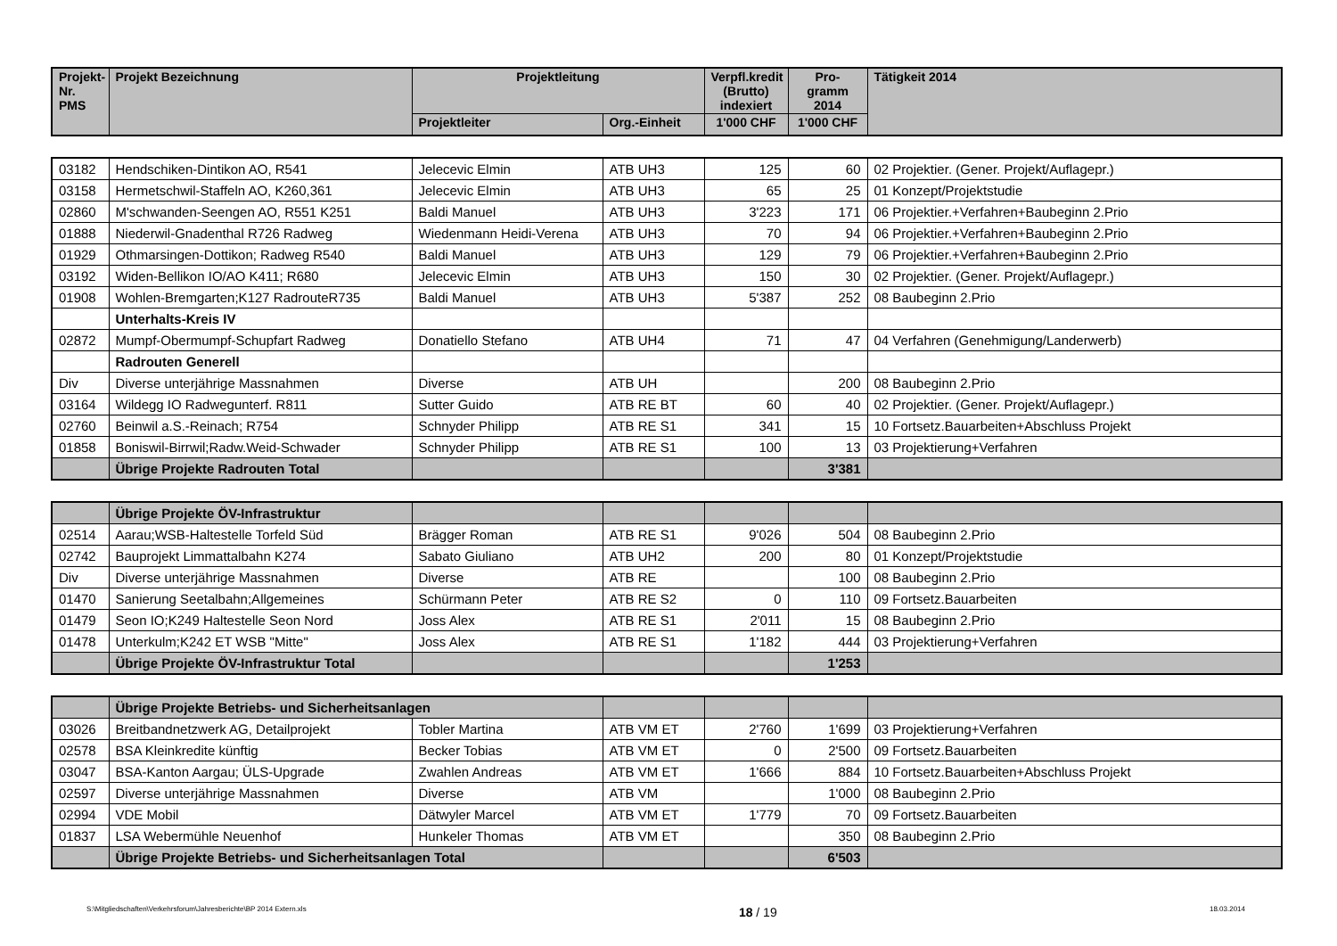| Projekt- Nr. PMS | Projekt Bezeichnung | Projektleitung | | Verpfl.kredit (Brutto) indexiert | Pro- gramm 2014 | Tätigkeit 2014 |
| --- | --- | --- | --- | --- | --- | --- |
| | | Projektleiter | Org.-Einheit | 1'000 CHF | 1'000 CHF | |
| 03182 | Hendschiken-Dintikon AO, R541 | Jelecevic Elmin | ATB UH3 | 125 | 60 | 02 Projektier. (Gener. Projekt/Auflagepr.) |
| 03158 | Hermetschwil-Staffeln AO, K260,361 | Jelecevic Elmin | ATB UH3 | 65 | 25 | 01 Konzept/Projektstudie |
| 02860 | M'schwanden-Seengen AO, R551 K251 | Baldi Manuel | ATB UH3 | 3'223 | 171 | 06 Projektier.+Verfahren+Baubeginn 2.Prio |
| 01888 | Niederwil-Gnadenthal R726 Radweg | Wiedenmann Heidi-Verena | ATB UH3 | 70 | 94 | 06 Projektier.+Verfahren+Baubeginn 2.Prio |
| 01929 | Othmarsingen-Dottikon; Radweg R540 | Baldi Manuel | ATB UH3 | 129 | 79 | 06 Projektier.+Verfahren+Baubeginn 2.Prio |
| 03192 | Widen-Bellikon IO/AO K411; R680 | Jelecevic Elmin | ATB UH3 | 150 | 30 | 02 Projektier. (Gener. Projekt/Auflagepr.) |
| 01908 | Wohlen-Bremgarten;K127 RadrouteR735 | Baldi Manuel | ATB UH3 | 5'387 | 252 | 08 Baubeginn 2.Prio |
| | Unterhalts-Kreis IV | | | | | |
| 02872 | Mumpf-Obermumpf-Schupfart Radweg | Donatiello Stefano | ATB UH4 | 71 | 47 | 04 Verfahren (Genehmigung/Landerwerb) |
| | Radrouten Generell | | | | | |
| Div | Diverse unterjährige Massnahmen | Diverse | ATB UH | | 200 | 08 Baubeginn 2.Prio |
| 03164 | Wildegg IO Radwegunterf. R811 | Sutter Guido | ATB RE BT | 60 | 40 | 02 Projektier. (Gener. Projekt/Auflagepr.) |
| 02760 | Beinwil a.S.-Reinach; R754 | Schnyder Philipp | ATB RE S1 | 341 | 15 | 10 Fortsetz.Bauarbeiten+Abschluss Projekt |
| 01858 | Boniswil-Birrwil;Radw.Weid-Schwader | Schnyder Philipp | ATB RE S1 | 100 | 13 | 03 Projektierung+Verfahren |
| | Übrige Projekte Radrouten Total | | | | 3'381 | |
| | Übrige Projekte ÖV-Infrastruktur | | | | | |
| 02514 | Aarau;WSB-Haltestelle Torfeld Süd | Brägger Roman | ATB RE S1 | 9'026 | 504 | 08 Baubeginn 2.Prio |
| 02742 | Bauprojekt Limmattalbahn K274 | Sabato Giuliano | ATB UH2 | 200 | 80 | 01 Konzept/Projektstudie |
| Div | Diverse unterjährige Massnahmen | Diverse | ATB RE | | 100 | 08 Baubeginn 2.Prio |
| 01470 | Sanierung Seetalbahn;Allgemeines | Schürmann Peter | ATB RE S2 | 0 | 110 | 09 Fortsetz.Bauarbeiten |
| 01479 | Seon IO;K249 Haltestelle Seon Nord | Joss Alex | ATB RE S1 | 2'011 | 15 | 08 Baubeginn 2.Prio |
| 01478 | Unterkulm;K242 ET WSB "Mitte" | Joss Alex | ATB RE S1 | 1'182 | 444 | 03 Projektierung+Verfahren |
| | Übrige Projekte ÖV-Infrastruktur Total | | | | 1'253 | |
| | Übrige Projekte Betriebs- und Sicherheitsanlagen | | | | | |
| 03026 | Breitbandnetzwerk AG, Detailprojekt | Tobler Martina | ATB VM ET | 2'760 | 1'699 | 03 Projektierung+Verfahren |
| 02578 | BSA Kleinkredite künftig | Becker Tobias | ATB VM ET | 0 | 2'500 | 09 Fortsetz.Bauarbeiten |
| 03047 | BSA-Kanton Aargau; ÜLS-Upgrade | Zwahlen Andreas | ATB VM ET | 1'666 | 884 | 10 Fortsetz.Bauarbeiten+Abschluss Projekt |
| 02597 | Diverse unterjährige Massnahmen | Diverse | ATB VM | | 1'000 | 08 Baubeginn 2.Prio |
| 02994 | VDE Mobil | Dätwyler Marcel | ATB VM ET | 1'779 | 70 | 09 Fortsetz.Bauarbeiten |
| 01837 | LSA Webermühle Neuenhof | Hunkeler Thomas | ATB VM ET | | 350 | 08 Baubeginn 2.Prio |
| | Übrige Projekte Betriebs- und Sicherheitsanlagen Total | | | | 6'503 | |
S:\Mitgliedschaften\Verkehrsforum\Jahresberichte\BP 2014 Extern.xls 18 / 19 18.03.2014